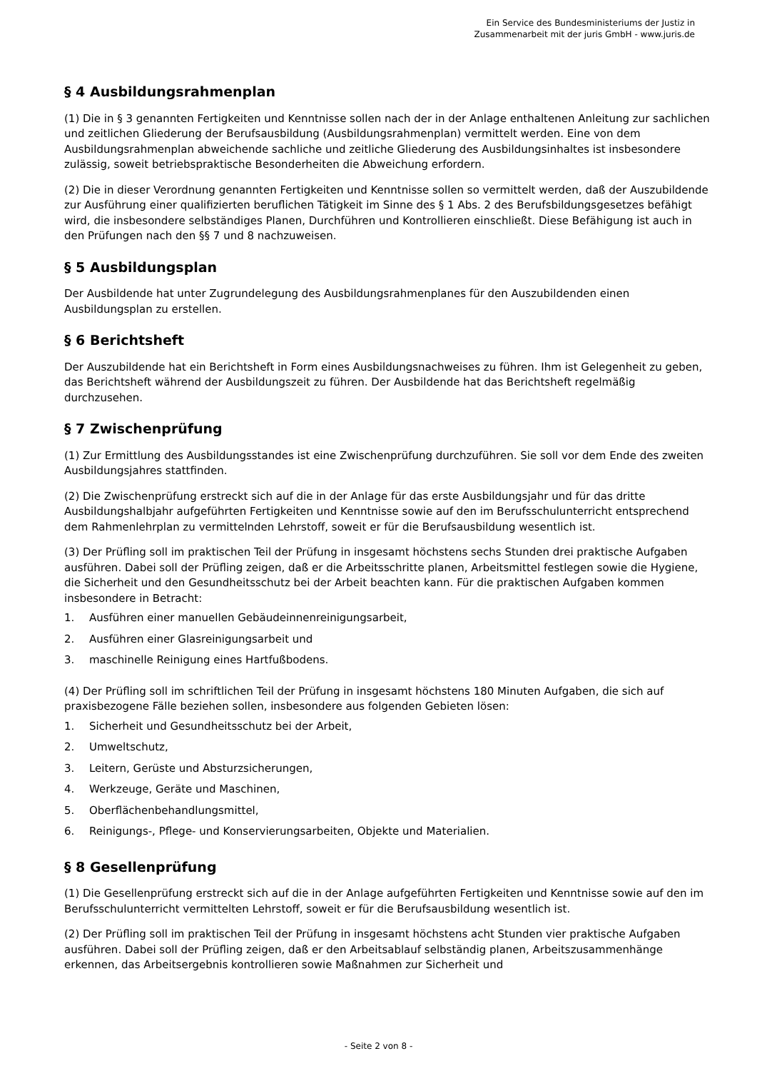Ein Service des Bundesministeriums der Justiz in
Zusammenarbeit mit der juris GmbH - www.juris.de
§ 4 Ausbildungsrahmenplan
(1) Die in § 3 genannten Fertigkeiten und Kenntnisse sollen nach der in der Anlage enthaltenen Anleitung zur sachlichen und zeitlichen Gliederung der Berufsausbildung (Ausbildungsrahmenplan) vermittelt werden. Eine von dem Ausbildungsrahmenplan abweichende sachliche und zeitliche Gliederung des Ausbildungsinhaltes ist insbesondere zulässig, soweit betriebspraktische Besonderheiten die Abweichung erfordern.
(2) Die in dieser Verordnung genannten Fertigkeiten und Kenntnisse sollen so vermittelt werden, daß der Auszubildende zur Ausführung einer qualifizierten beruflichen Tätigkeit im Sinne des § 1 Abs. 2 des Berufsbildungsgesetzes befähigt wird, die insbesondere selbständiges Planen, Durchführen und Kontrollieren einschließt. Diese Befähigung ist auch in den Prüfungen nach den §§ 7 und 8 nachzuweisen.
§ 5 Ausbildungsplan
Der Ausbildende hat unter Zugrundelegung des Ausbildungsrahmenplanes für den Auszubildenden einen Ausbildungsplan zu erstellen.
§ 6 Berichtsheft
Der Auszubildende hat ein Berichtsheft in Form eines Ausbildungsnachweises zu führen. Ihm ist Gelegenheit zu geben, das Berichtsheft während der Ausbildungszeit zu führen. Der Ausbildende hat das Berichtsheft regelmäßig durchzusehen.
§ 7 Zwischenprüfung
(1) Zur Ermittlung des Ausbildungsstandes ist eine Zwischenprüfung durchzuführen. Sie soll vor dem Ende des zweiten Ausbildungsjahres stattfinden.
(2) Die Zwischenprüfung erstreckt sich auf die in der Anlage für das erste Ausbildungsjahr und für das dritte Ausbildungshalbjahr aufgeführten Fertigkeiten und Kenntnisse sowie auf den im Berufsschulunterricht entsprechend dem Rahmenlehrplan zu vermittelnden Lehrstoff, soweit er für die Berufsausbildung wesentlich ist.
(3) Der Prüfling soll im praktischen Teil der Prüfung in insgesamt höchstens sechs Stunden drei praktische Aufgaben ausführen. Dabei soll der Prüfling zeigen, daß er die Arbeitsschritte planen, Arbeitsmittel festlegen sowie die Hygiene, die Sicherheit und den Gesundheitsschutz bei der Arbeit beachten kann. Für die praktischen Aufgaben kommen insbesondere in Betracht:
1. Ausführen einer manuellen Gebäudeinnenreinigungsarbeit,
2. Ausführen einer Glasreinigungsarbeit und
3. maschinelle Reinigung eines Hartfußbodens.
(4) Der Prüfling soll im schriftlichen Teil der Prüfung in insgesamt höchstens 180 Minuten Aufgaben, die sich auf praxisbezogene Fälle beziehen sollen, insbesondere aus folgenden Gebieten lösen:
1. Sicherheit und Gesundheitsschutz bei der Arbeit,
2. Umweltschutz,
3. Leitern, Gerüste und Absturzsicherungen,
4. Werkzeuge, Geräte und Maschinen,
5. Oberflächenbehandlungsmittel,
6. Reinigungs-, Pflege- und Konservierungsarbeiten, Objekte und Materialien.
§ 8 Gesellenprüfung
(1) Die Gesellenprüfung erstreckt sich auf die in der Anlage aufgeführten Fertigkeiten und Kenntnisse sowie auf den im Berufsschulunterricht vermittelten Lehrstoff, soweit er für die Berufsausbildung wesentlich ist.
(2) Der Prüfling soll im praktischen Teil der Prüfung in insgesamt höchstens acht Stunden vier praktische Aufgaben ausführen. Dabei soll der Prüfling zeigen, daß er den Arbeitsablauf selbständig planen, Arbeitszusammenhänge erkennen, das Arbeitsergebnis kontrollieren sowie Maßnahmen zur Sicherheit und
- Seite 2 von 8 -